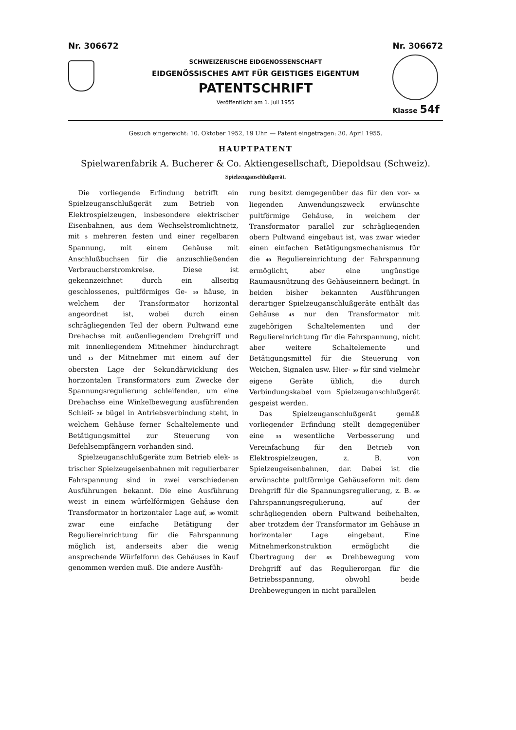Nr. 306672
SCHWEIZERISCHE EIDGENOSSENSCHAFT
EIDGENÖSSISCHES AMT FÜR GEISTIGES EIGENTUM
PATENTSCHRIFT
Veröffentlicht am 1. Juli 1955
Nr. 306672
Klasse 54f
Gesuch eingereicht: 10. Oktober 1952, 19 Uhr. — Patent eingetragen: 30. April 1955.
HAUPTPATENT
Spielwarenfabrik A. Bucherer & Co. Aktiengesellschaft, Diepoldsau (Schweiz).
Spielzeuganschlußgerät.
Die vorliegende Erfindung betrifft ein Spielzeuganschlußgerät zum Betrieb von Elektrospielzeugen, insbesondere elektrischer Eisenbahnen, aus dem Wechselstromlichtnetz, mit 5 mehreren festen und einer regelbaren Spannung, mit einem Gehäuse mit Anschlußbuchsen für die anzuschließenden Verbraucherstromkreise. Diese ist gekennzeichnet durch ein allseitig geschlossenes, pultförmiges Ge- 10 häuse, in welchem der Transformator horizontal angeordnet ist, wobei durch einen schrägliegenden Teil der obern Pultwand eine Drehachse mit außenliegendem Drehgriff und mit innenliegendem Mitnehmer hindurchragt und 15 der Mitnehmer mit einem auf der obersten Lage der Sekundärwicklung des horizontalen Transformators zum Zwecke der Spannungsregulierung schleifenden, um eine Drehachse eine Winkelbewegung ausführenden Schleif- 20 bügel in Antriebsverbindung steht, in welchem Gehäuse ferner Schaltelemente und Betätigungsmittel zur Steuerung von Befehlsempfängern vorhanden sind.
Spielzeuganschlußgeräte zum Betrieb elek- 25 trischer Spielzeugeisenbahnen mit regulierbarer Fahrspannung sind in zwei verschiedenen Ausführungen bekannt. Die eine Ausführung weist in einem würfelförmigen Gehäuse den Transformator in horizontaler Lage auf, 30 womit zwar eine einfache Betätigung der Reguliereinrichtung für die Fahrspannung möglich ist, anderseits aber die wenig ansprechende Würfelform des Gehäuses in Kauf genommen werden muß. Die andere Ausfüh-
rung besitzt demgegenüber das für den vor- 35 liegenden Anwendungszweck erwünschte pultförmige Gehäuse, in welchem der Transformator parallel zur schrägliegenden obern Pultwand eingebaut ist, was zwar wieder einen einfachen Betätigungsmechanismus für die 40 Reguliereinrichtung der Fahrspannung ermöglicht, aber eine ungünstige Raumausnützung des Gehäuseinnern bedingt. In beiden bisher bekannten Ausführungen derartiger Spielzeuganschlußgeräte enthält das Gehäuse 45 nur den Transformator mit zugehörigen Schaltelementen und der Reguliereinrichtung für die Fahrspannung, nicht aber weitere Schaltelemente und Betätigungsmittel für die Steuerung von Weichen, Signalen usw. Hier- 50 für sind vielmehr eigene Geräte üblich, die durch Verbindungskabel vom Spielzeuganschlußgerät gespeist werden.
Das Spielzeuganschlußgerät gemäß vorliegender Erfindung stellt demgegenüber eine 55 wesentliche Verbesserung und Vereinfachung für den Betrieb von Elektrospielzeugen, z. B. von Spielzeugeisenbahnen, dar. Dabei ist die erwünschte pultförmige Gehäuseform mit dem Drehgriff für die Spannungsregulierung, z. B. 60 Fahrspannungsregulierung, auf der schrägliegenden obern Pultwand beibehalten, aber trotzdem der Transformator im Gehäuse in horizontaler Lage eingebaut. Eine Mitnehmerkonstruktion ermöglicht die Übertragung der 65 Drehbewegung vom Drehgriff auf das Regulierorgan für die Betriebsspannung, obwohl beide Drehbewegungen in nicht parallelen